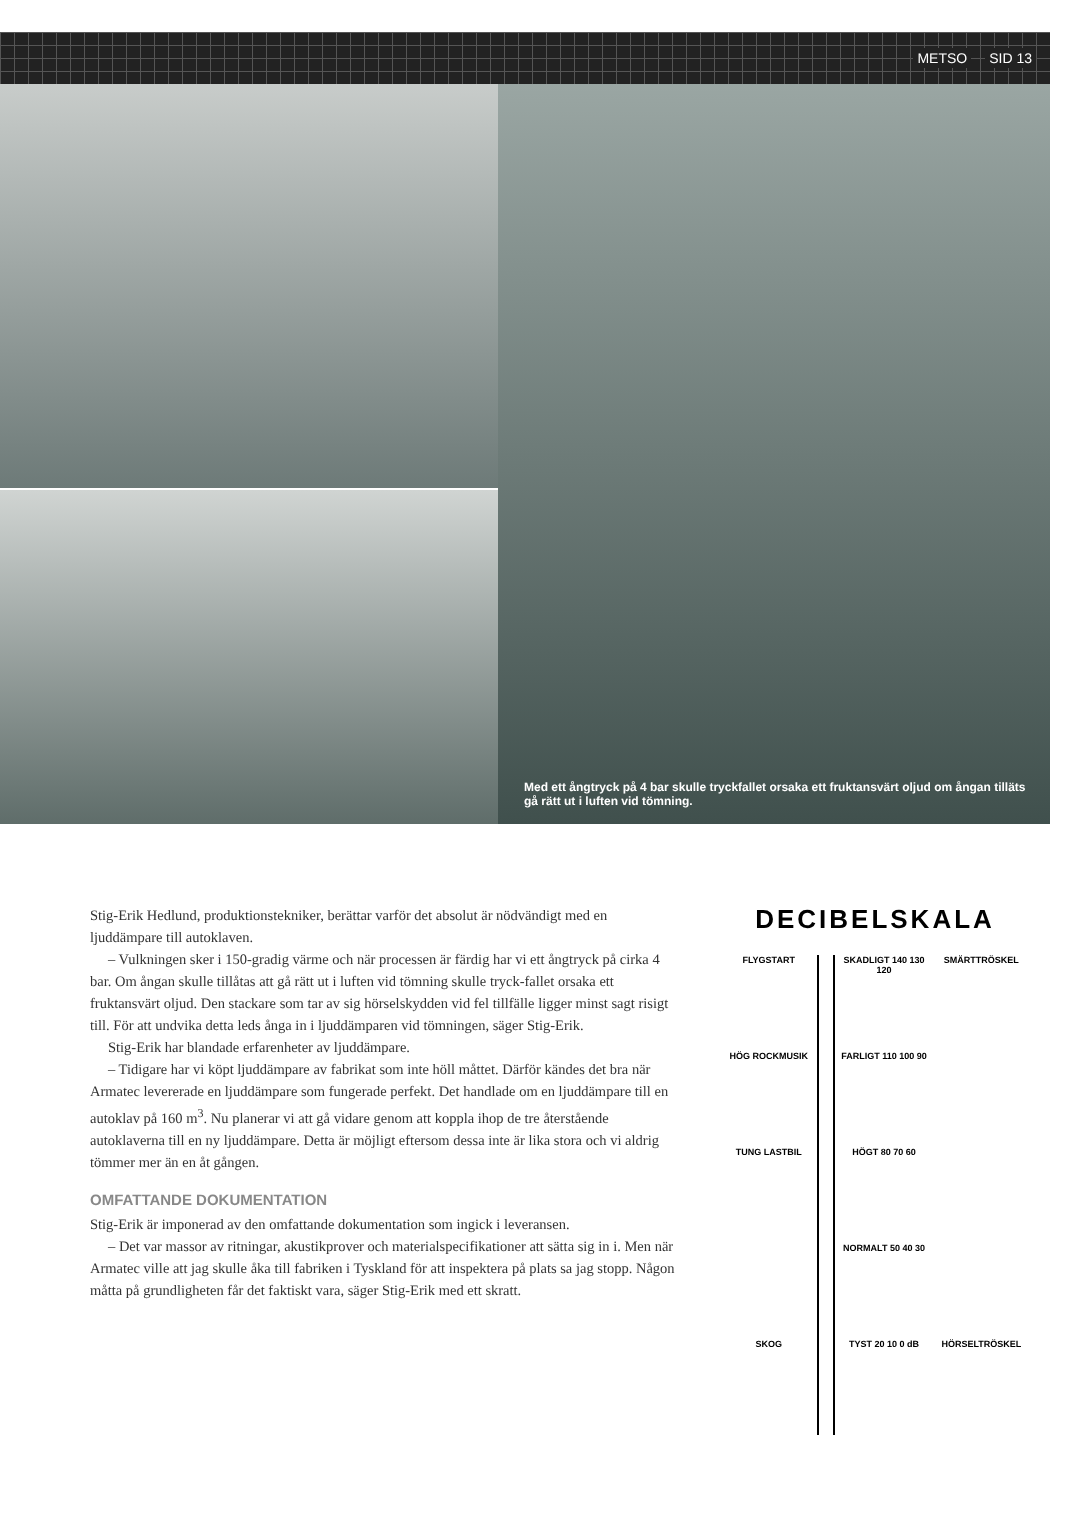METSO SID 13
Med ett ångtryck på 4 bar skulle tryckfallet orsaka ett fruktansvärt oljud om ångan tilläts gå rätt ut i luften vid tömning.
Stig-Erik Hedlund, produktionstekniker, berättar varför det absolut är nödvändigt med en ljuddämpare till autoklaven.
– Vulkningen sker i 150-gradig värme och när processen är färdig har vi ett ångtryck på cirka 4 bar. Om ångan skulle tillåtas att gå rätt ut i luften vid tömning skulle tryck-fallet orsaka ett fruktansvärt oljud. Den stackare som tar av sig hörselskydden vid fel tillfälle ligger minst sagt risigt till. För att undvika detta leds ånga in i ljuddämparen vid tömningen, säger Stig-Erik.
Stig-Erik har blandade erfarenheter av ljuddämpare.
– Tidigare har vi köpt ljuddämpare av fabrikat som inte höll måttet. Därför kändes det bra när Armatec levererade en ljuddämpare som fungerade perfekt. Det handlade om en ljuddämpare till en autoklav på 160 m<sup>3</sup>. Nu planerar vi att gå vidare genom att koppla ihop de tre återstående autoklaverna till en ny ljuddämpare. Detta är möjligt eftersom dessa inte är lika stora och vi aldrig tömmer mer än en åt gången.
OMFATTANDE DOKUMENTATION
Stig-Erik är imponerad av den omfattande dokumentation som ingick i leveransen.
– Det var massor av ritningar, akustikprover och materialspecifikationer att sätta sig in i. Men när Armatec ville att jag skulle åka till fabriken i Tyskland för att inspektera på plats sa jag stopp. Någon måtta på grundligheten får det faktiskt vara, säger Stig-Erik med ett skratt.
DECIBELSKALA
FLYGSTART SKADLIGT 140 130 120 SMÄRTTRÖSKEL
HÖG ROCKMUSIK FARLIGT 110 100 90
TUNG LASTBIL HÖGT 80 70 60
NORMALT 50 40 30
SKOG TYST 20 10 0 dB HÖRSELTRÖSKEL